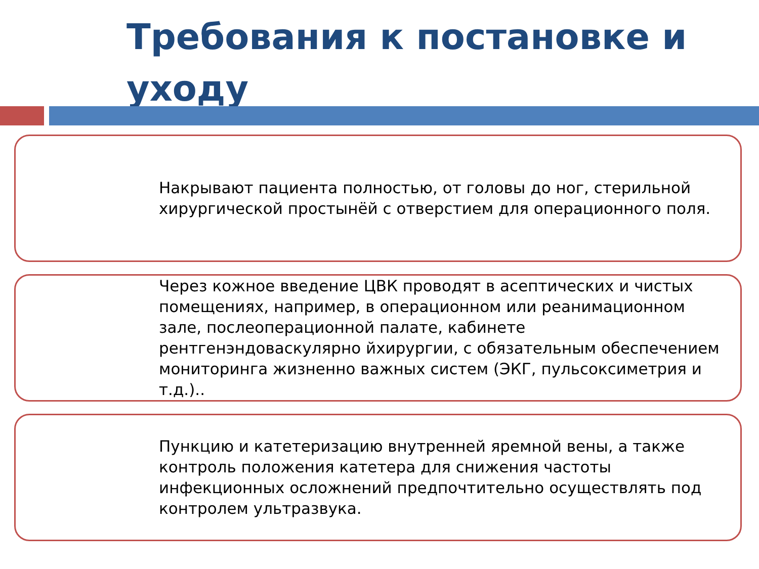Требования к постановке и уходу
Накрывают пациента полностью, от головы до ног, стерильной хирургической простынёй с отверстием для операционного поля.
Через кожное введение ЦВК проводят в асептических и чистых помещениях, например, в операционном или реанимационном зале, послеоперационной палате, кабинете рентгенэндоваскулярно йхирургии, с обязательным обеспечением мониторинга жизненно важных систем (ЭКГ, пульсоксиметрия и т.д.)..
Пункцию и катетеризацию внутренней яремной вены, а также контроль положения катетера для снижения частоты инфекционных осложнений предпочтительно осуществлять под контролем ультразвука.